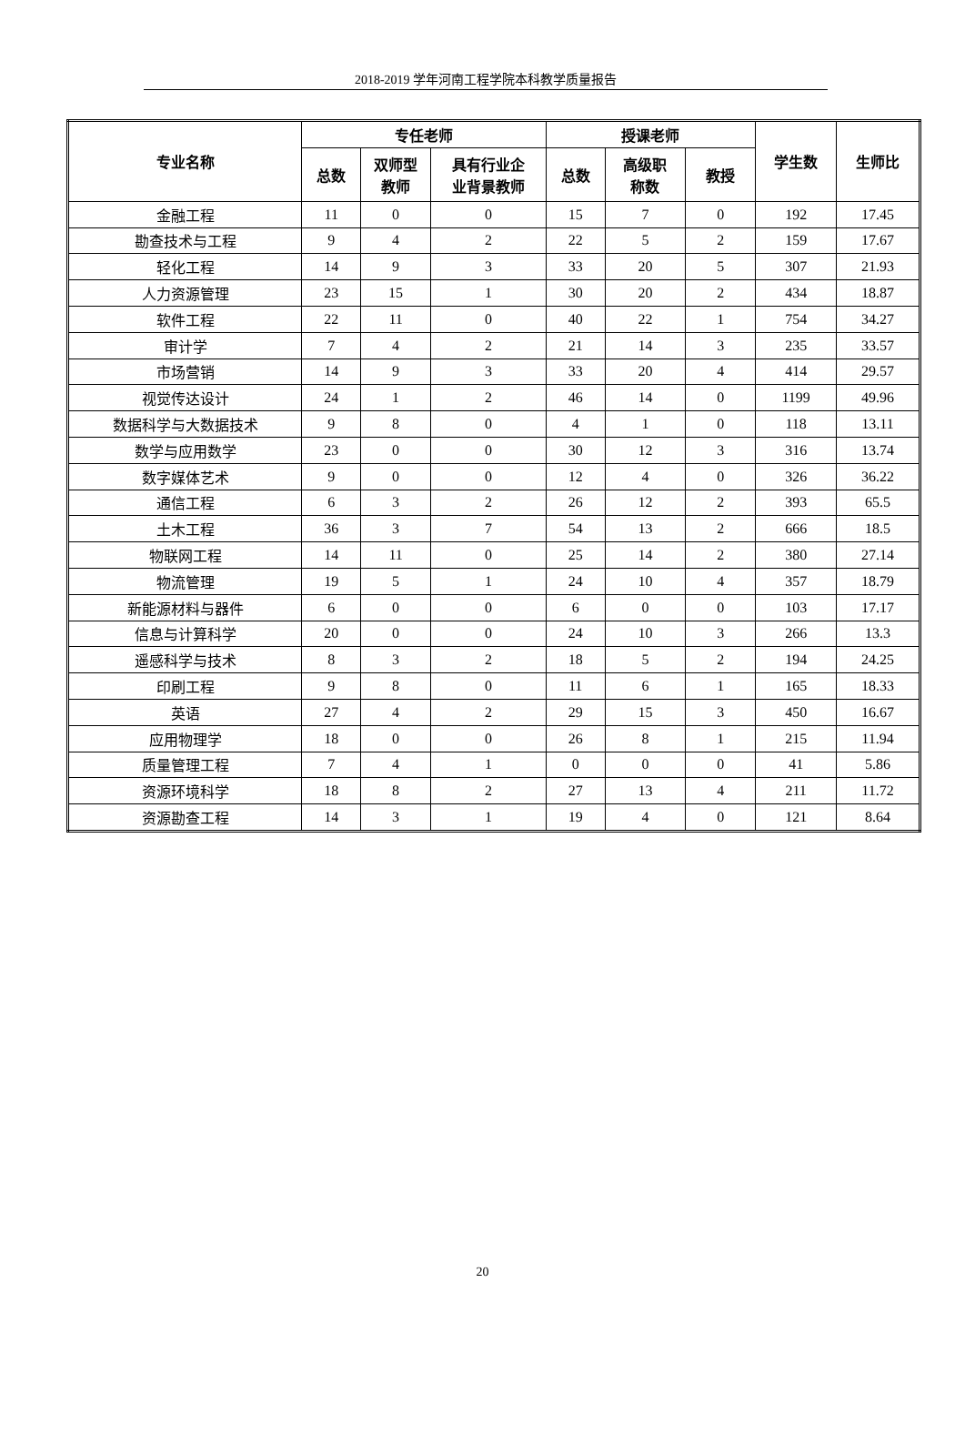2018-2019 学年河南工程学院本科教学质量报告
| 专业名称 | 专任老师 | | | 授课老师 | | | 学生数 | 生师比 |
| --- | --- | --- | --- | --- | --- | --- | --- | --- |
| | 总数 | 双师型 教师 | 具有行业企 业背景教师 | 总数 | 高级职 称数 | 教授 | | |
| 金融工程 | 11 | 0 | 0 | 15 | 7 | 0 | 192 | 17.45 |
| 勘查技术与工程 | 9 | 4 | 2 | 22 | 5 | 2 | 159 | 17.67 |
| 轻化工程 | 14 | 9 | 3 | 33 | 20 | 5 | 307 | 21.93 |
| 人力资源管理 | 23 | 15 | 1 | 30 | 20 | 2 | 434 | 18.87 |
| 软件工程 | 22 | 11 | 0 | 40 | 22 | 1 | 754 | 34.27 |
| 审计学 | 7 | 4 | 2 | 21 | 14 | 3 | 235 | 33.57 |
| 市场营销 | 14 | 9 | 3 | 33 | 20 | 4 | 414 | 29.57 |
| 视觉传达设计 | 24 | 1 | 2 | 46 | 14 | 0 | 1199 | 49.96 |
| 数据科学与大数据技术 | 9 | 8 | 0 | 4 | 1 | 0 | 118 | 13.11 |
| 数学与应用数学 | 23 | 0 | 0 | 30 | 12 | 3 | 316 | 13.74 |
| 数字媒体艺术 | 9 | 0 | 0 | 12 | 4 | 0 | 326 | 36.22 |
| 通信工程 | 6 | 3 | 2 | 26 | 12 | 2 | 393 | 65.5 |
| 土木工程 | 36 | 3 | 7 | 54 | 13 | 2 | 666 | 18.5 |
| 物联网工程 | 14 | 11 | 0 | 25 | 14 | 2 | 380 | 27.14 |
| 物流管理 | 19 | 5 | 1 | 24 | 10 | 4 | 357 | 18.79 |
| 新能源材料与器件 | 6 | 0 | 0 | 6 | 0 | 0 | 103 | 17.17 |
| 信息与计算科学 | 20 | 0 | 0 | 24 | 10 | 3 | 266 | 13.3 |
| 遥感科学与技术 | 8 | 3 | 2 | 18 | 5 | 2 | 194 | 24.25 |
| 印刷工程 | 9 | 8 | 0 | 11 | 6 | 1 | 165 | 18.33 |
| 英语 | 27 | 4 | 2 | 29 | 15 | 3 | 450 | 16.67 |
| 应用物理学 | 18 | 0 | 0 | 26 | 8 | 1 | 215 | 11.94 |
| 质量管理工程 | 7 | 4 | 1 | 0 | 0 | 0 | 41 | 5.86 |
| 资源环境科学 | 18 | 8 | 2 | 27 | 13 | 4 | 211 | 11.72 |
| 资源勘查工程 | 14 | 3 | 1 | 19 | 4 | 0 | 121 | 8.64 |
20